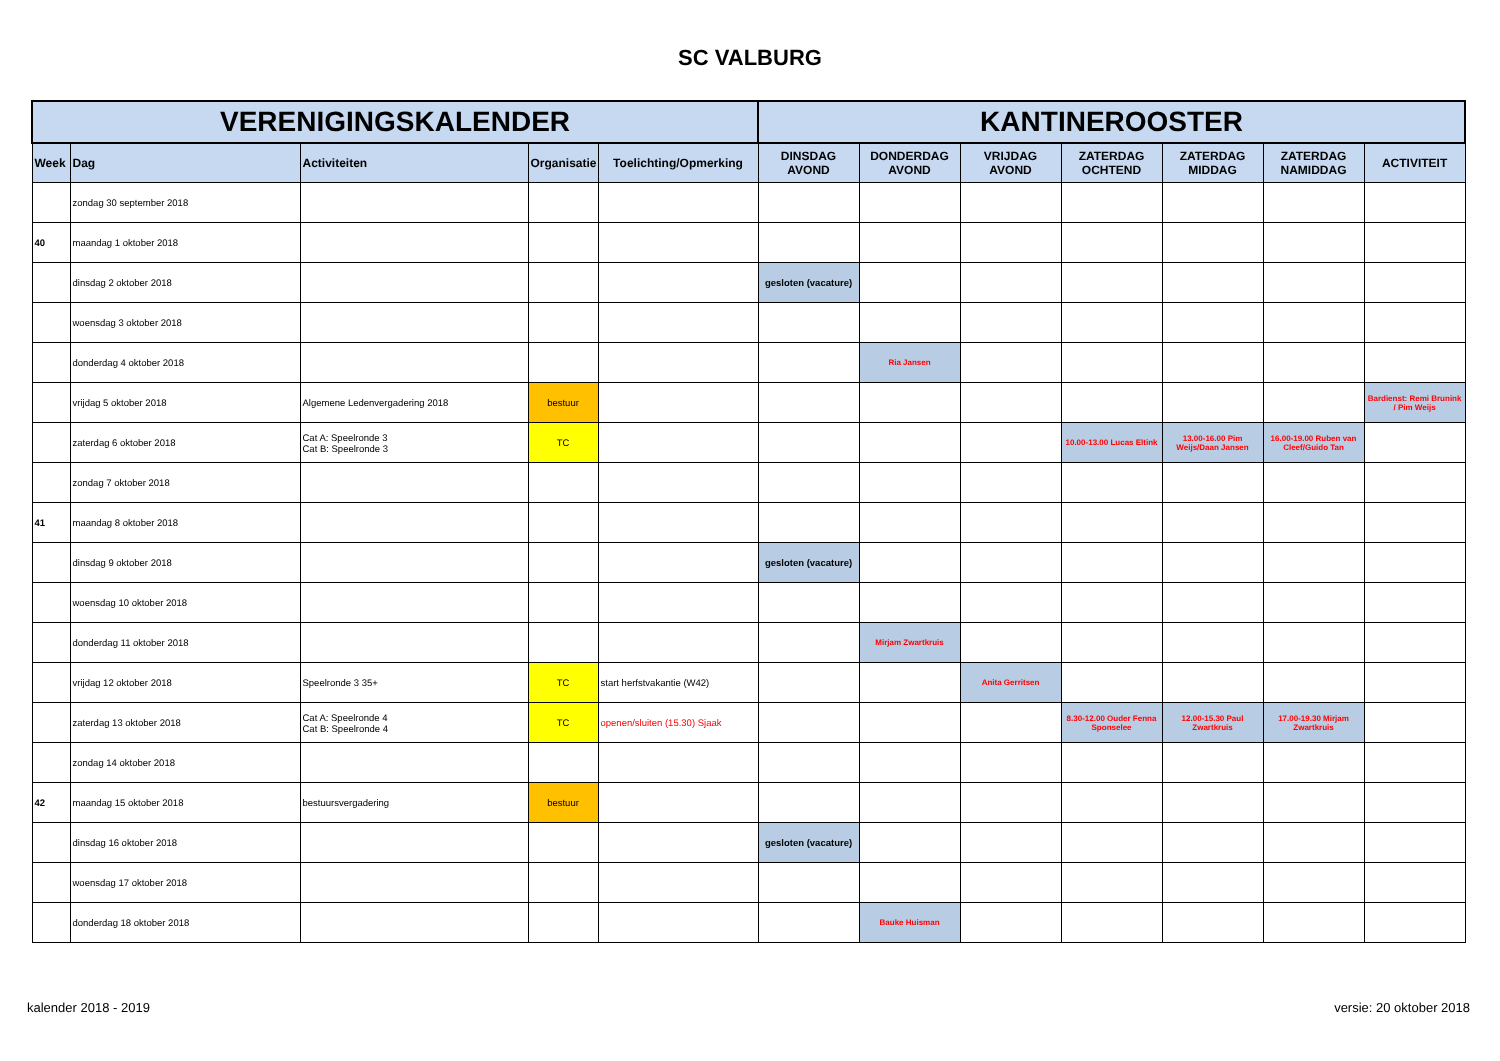SC VALBURG
| VERENIGINGSKALENDER | | | | | KANTINEROOSTER | | | | | | |
| --- | --- | --- | --- | --- | --- | --- | --- | --- | --- | --- | --- |
| Week | Dag | Activiteiten | Organisatie | Toelichting/Opmerking | DINSDAG AVOND | DONDERDAG AVOND | VRIJDAG AVOND | ZATERDAG OCHTEND | ZATERDAG MIDDAG | ZATERDAG NAMIDDAG | ACTIVITEIT |
| | zondag 30 september 2018 | | | | | | | | | | |
| 40 | maandag 1 oktober 2018 | | | | | | | | | | |
| | dinsdag 2 oktober 2018 | | | | gesloten (vacature) | | | | | | |
| | woensdag 3 oktober 2018 | | | | | | | | | | |
| | donderdag 4 oktober 2018 | | | | | Ria Jansen | | | | | |
| | vrijdag 5 oktober 2018 | Algemene Ledenvergadering 2018 | bestuur | | | | | | | | Bardienst: Remi Brunink / Pim Weijs |
| | zaterdag 6 oktober 2018 | Cat A: Speelronde 3 Cat B: Speelronde 3 | TC | | | | | 10.00-13.00 Lucas Eltink | 13.00-16.00 Pim Weijs/Daan Jansen | 16.00-19.00 Ruben van Cleef/Guido Tan | |
| | zondag 7 oktober 2018 | | | | | | | | | | |
| 41 | maandag 8 oktober 2018 | | | | | | | | | | |
| | dinsdag 9 oktober 2018 | | | | gesloten (vacature) | | | | | | |
| | woensdag 10 oktober 2018 | | | | | | | | | | |
| | donderdag 11 oktober 2018 | | | | | Mirjam Zwartkruis | | | | | |
| | vrijdag 12 oktober 2018 | Speelronde 3 35+ | TC | start herfstvakantie (W42) | | | Anita Gerritsen | | | | |
| | zaterdag 13 oktober 2018 | Cat A: Speelronde 4 Cat B: Speelronde 4 | TC | openen/sluiten (15.30) Sjaak | | | | 8.30-12.00 Ouder Fenna Sponselee | 12.00-15.30 Paul Zwartkruis | 17.00-19.30 Mirjam Zwartkruis | |
| | zondag 14 oktober 2018 | | | | | | | | | | |
| 42 | maandag 15 oktober 2018 | bestuursvergadering | bestuur | | | | | | | | |
| | dinsdag 16 oktober 2018 | | | | gesloten (vacature) | | | | | | |
| | woensdag 17 oktober 2018 | | | | | | | | | | |
| | donderdag 18 oktober 2018 | | | | | Bauke Huisman | | | | | |
kalender 2018 - 2019 versie: 20 oktober 2018